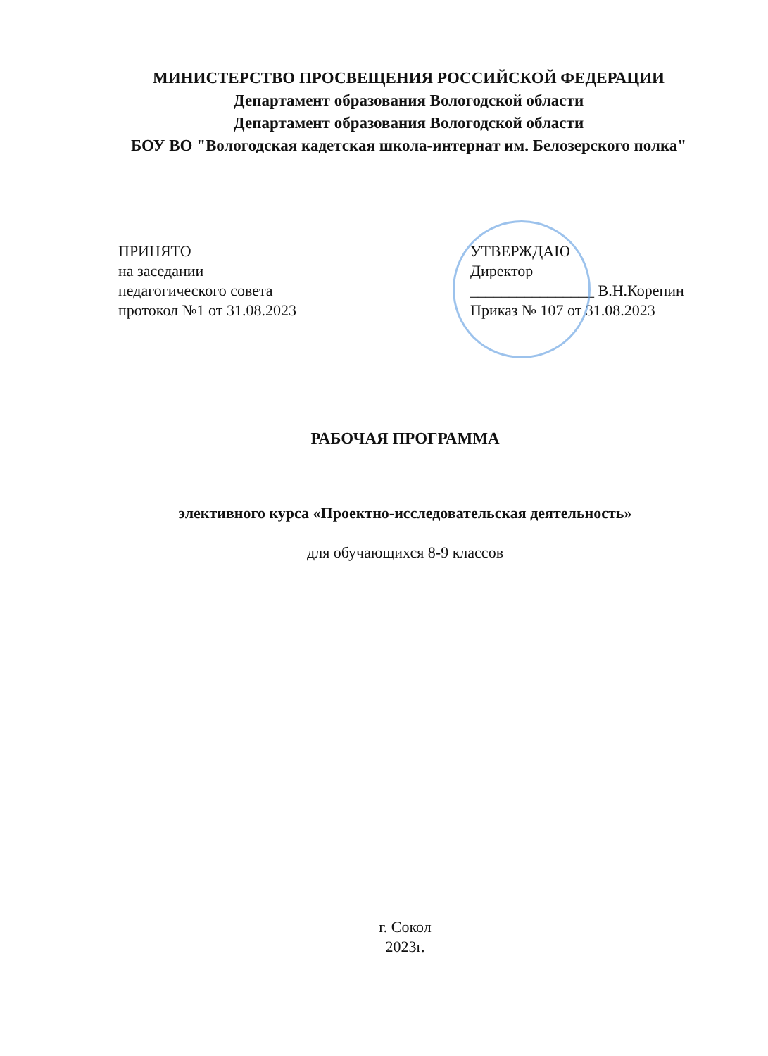МИНИСТЕРСТВО ПРОСВЕЩЕНИЯ РОССИЙСКОЙ ФЕДЕРАЦИИ
Департамент образования Вологодской области
Департамент образования Вологодской области
БОУ ВО "Вологодская кадетская школа-интернат им. Белозерского полка"
ПРИНЯТО
на заседании
педагогического совета
протокол №1 от 31.08.2023
УТВЕРЖДАЮ
Директор
________________ В.Н.Корепин
Приказ № 107 от 31.08.2023
РАБОЧАЯ ПРОГРАММА
элективного курса «Проектно-исследовательская деятельность»
для обучающихся 8-9 классов
г. Сокол
2023г.